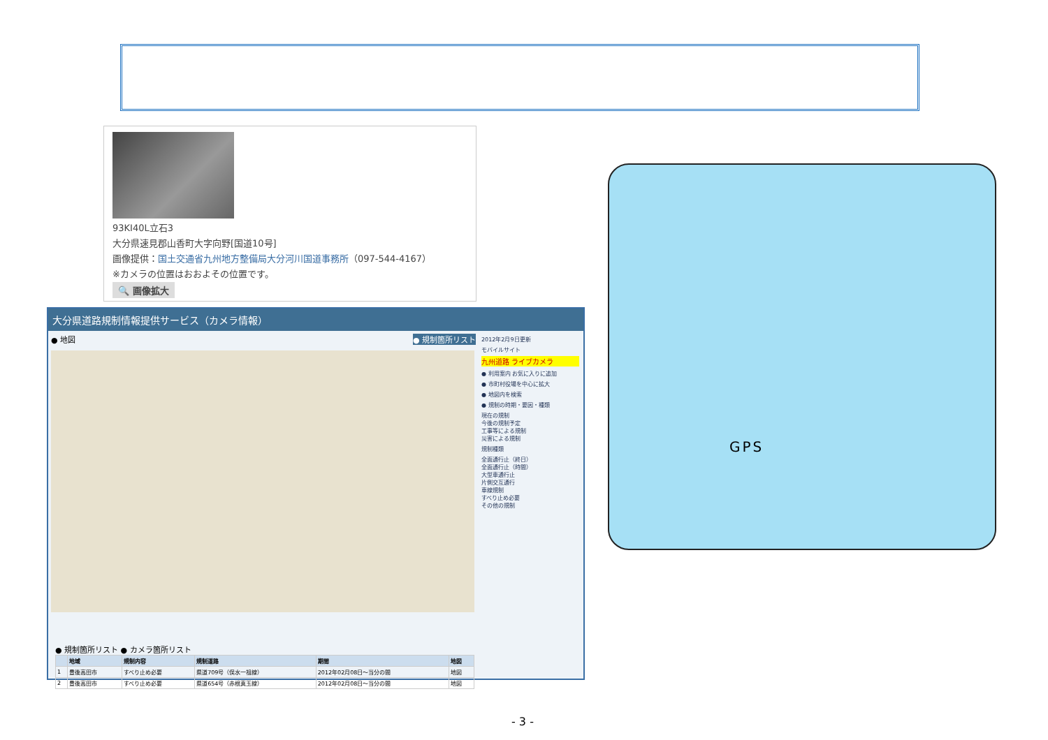93KI40L立石3
大分県速見郡山香町大字向野[国道10号]
画像提供：国土交通省九州地方整備局大分河川国道事務所（097-544-4167）
※カメラの位置はおおよその位置です。
🔍 画像拡大
大分県道路規制情報提供サービス（カメラ情報）
● 地図 ● 規制箇所リスト
2012年2月9日更新
モバイルサイト
九州道路 ライブカメラ
● 利用案内 お気に入りに追加
● 市町村役場を中心に拡大
● 地図内を検索
● 規制の時期・要因・種類
現在の規制
今後の規制予定
工事等による規制
災害による規制
規制種類
全面通行止（終日）
全面通行止（時間）
大型車通行止
片側交互通行
車線規制
すべり止め必要
その他の規制
● 規制箇所リスト ● カメラ箇所リスト
| | 地域 | 規制内容 | 規制道路 | 期間 | 地図 |
| --- | --- | --- | --- | --- | --- |
| 1 | 豊後高田市 | すべり止め必要 | 県道709号（俣水一祖線） | 2012年02月08日～当分の間 | 地図 |
| 2 | 豊後高田市 | すべり止め必要 | 県道654号（赤根真玉線） | 2012年02月08日～当分の間 | 地図 |
GPS
- 3 -